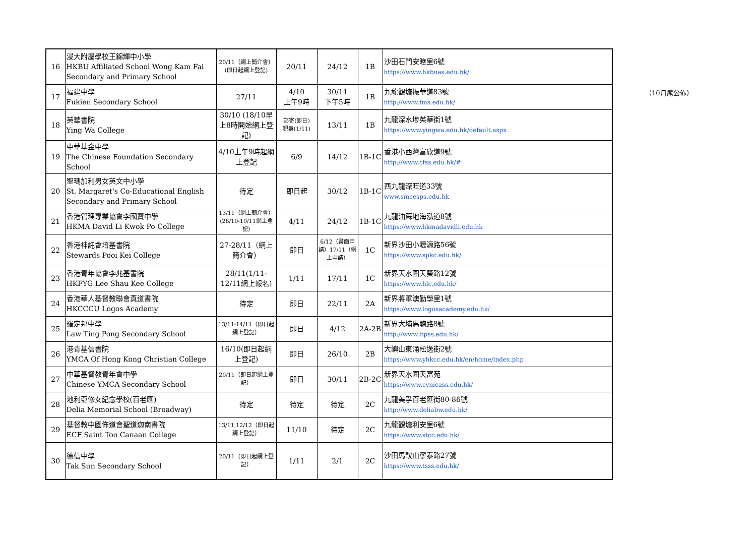（10月尾公佈）
| 16 | 浸大附屬學校王錦輝中小學 HKBU Affiliated School Wong Kam Fai Secondary and Primary School | 20/11（網上簡介會）(即日起網上登記) | 20/11 | 24/12 | 1B | 沙田石門安睦里6號 https://www.hkbuas.edu.hk/ |
| 17 | 福建中學 Fukien Secondary School | 27/11 | 4/10 上午9時 | 30/11 下午5時 | 1B | 九龍觀塘振華道83號 http://www.fms.edu.hk/ |
| 18 | 英華書院 Ying Wa College | 30/10 (18/10早上8時開始網上登記) | 郵寄(即日) 親身(1/11) | 13/11 | 1B | 九龍深水埗英華街1號 https://www.yingwa.edu.hk/default.aspx |
| 19 | 中華基金中學 The Chinese Foundation Secondary School | 4/10上午9時起網上登記 | 6/9 | 14/12 | 1B-1C | 香港小西灣富欣道9號 http://www.cfss.edu.hk/# |
| 20 | 聖瑪加利男女英文中小學 St. Margaret's Co-Educational English Secondary and Primary School | 待定 | 即日起 | 30/12 | 1B-1C | 西九龍深旺道33號 www.smcesps.edu.hk |
| 21 | 香港管理專業協會李國寶中學 HKMA David Li Kwok Po College | 13/11（網上簡介會）(26/10-10/11網上登記) | 4/11 | 24/12 | 1B-1C | 九龍油蔴地海泓道8號 https://www.hkmadavidli.edu.hk |
| 22 | 香港神託會培基書院 Stewards Pooi Kei College | 27-28/11（網上簡介會） | 即日 | 6/12（書面申請）17/11（網上申請） | 1C | 新界沙田小瀝源路56號 https://www.spkc.edu.hk/ |
| 23 | 香港青年協會李兆基書院 HKFYG Lee Shau Kee College | 28/11(1/11-12/11網上報名) | 1/11 | 17/11 | 1C | 新界天水圍天葵路12號 https://www.hlc.edu.hk/ |
| 24 | 香港華人基督教聯會真道書院 HKCCCU Logos Academy | 待定 | 即日 | 22/11 | 2A | 新界將軍澳勤學里1號 https://www.logosacademy.edu.hk/ |
| 25 | 羅定邦中學 Law Ting Pong Secondary School | 13/11-14/11（即日起網上登記） | 即日 | 4/12 | 2A-2B | 新界大埔馬聰路8號 http://www.ltpss.edu.hk/ |
| 26 | 港青基信書院 YMCA Of Hong Kong Christian College | 16/10(即日起網上登記) | 即日 | 26/10 | 2B | 大嶼山東涌松逸街2號 https://www.yhkcc.edu.hk/en/home/index.php |
| 27 | 中華基督教青年會中學 Chinese YMCA Secondary School | 20/11（即日起網上登記） | 即日 | 30/11 | 2B-2C | 新界天水圍天富苑 https://www.cymcass.edu.hk/ |
| 28 | 地利亞修女紀念學校(百老匯) Delia Memorial School (Broadway) | 待定 | 待定 | 待定 | 2C | 九龍美孚百老匯街80-86號 http://www.deliabw.edu.hk/ |
| 29 | 基督教中國佈道會聖道迦南書院 ECF Saint Too Canaan College | 13/11,12/12（即日起網上登記） | 11/10 | 待定 | 2C | 九龍觀塘利安里6號 https://www.stcc.edu.hk/ |
| 30 | 德信中學 Tak Sun Secondary School | 20/11（即日起網上登記） | 1/11 | 2/1 | 2C | 沙田馬鞍山寧泰路27號 https://www.tsss.edu.hk/ |